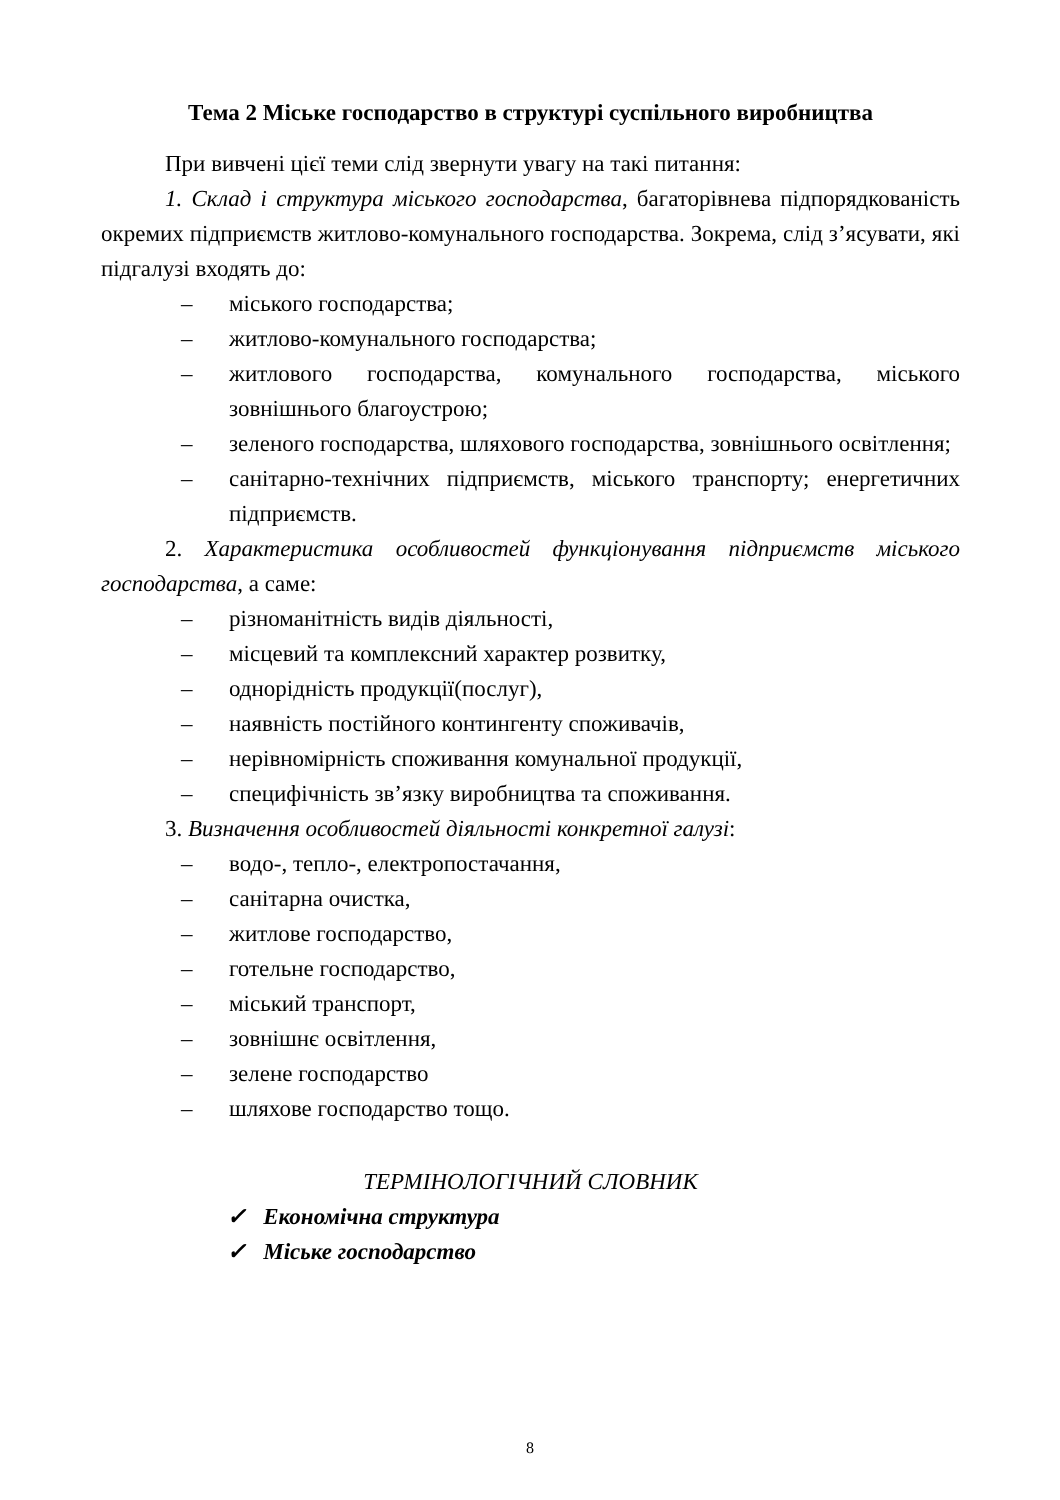Тема 2 Міське господарство в структурі суспільного виробництва
При вивчені цієї теми слід звернути увагу на такі питання:
1. Склад і структура міського господарства, багаторівнева підпорядкованість окремих підприємств житлово-комунального господарства. Зокрема, слід з’ясувати, які підгалузі входять до:
– міського господарства;
– житлово-комунального господарства;
– житлового господарства, комунального господарства, міського зовнішнього благоустрою;
– зеленого господарства, шляхового господарства, зовнішнього освітлення;
– санітарно-технічних підприємств, міського транспорту; енергетичних підприємств.
2. Характеристика особливостей функціонування підприємств міського господарства, а саме:
– різноманітність видів діяльності,
– місцевий та комплексний характер розвитку,
– однорідність продукції(послуг),
– наявність постійного контингенту споживачів,
– нерівномірність споживання комунальної продукції,
– специфічність зв’язку виробництва та споживання.
3. Визначення особливостей діяльності конкретної галузі:
– водо-, тепло-, електропостачання,
– санітарна очистка,
– житлове господарство,
– готельне господарство,
– міський транспорт,
– зовнішнє освітлення,
– зелене господарство
– шляхове господарство тощо.
ТЕРМІНОЛОГІЧНИЙ СЛОВНИК
✓ Економічна структура
✓ Міське господарство
8